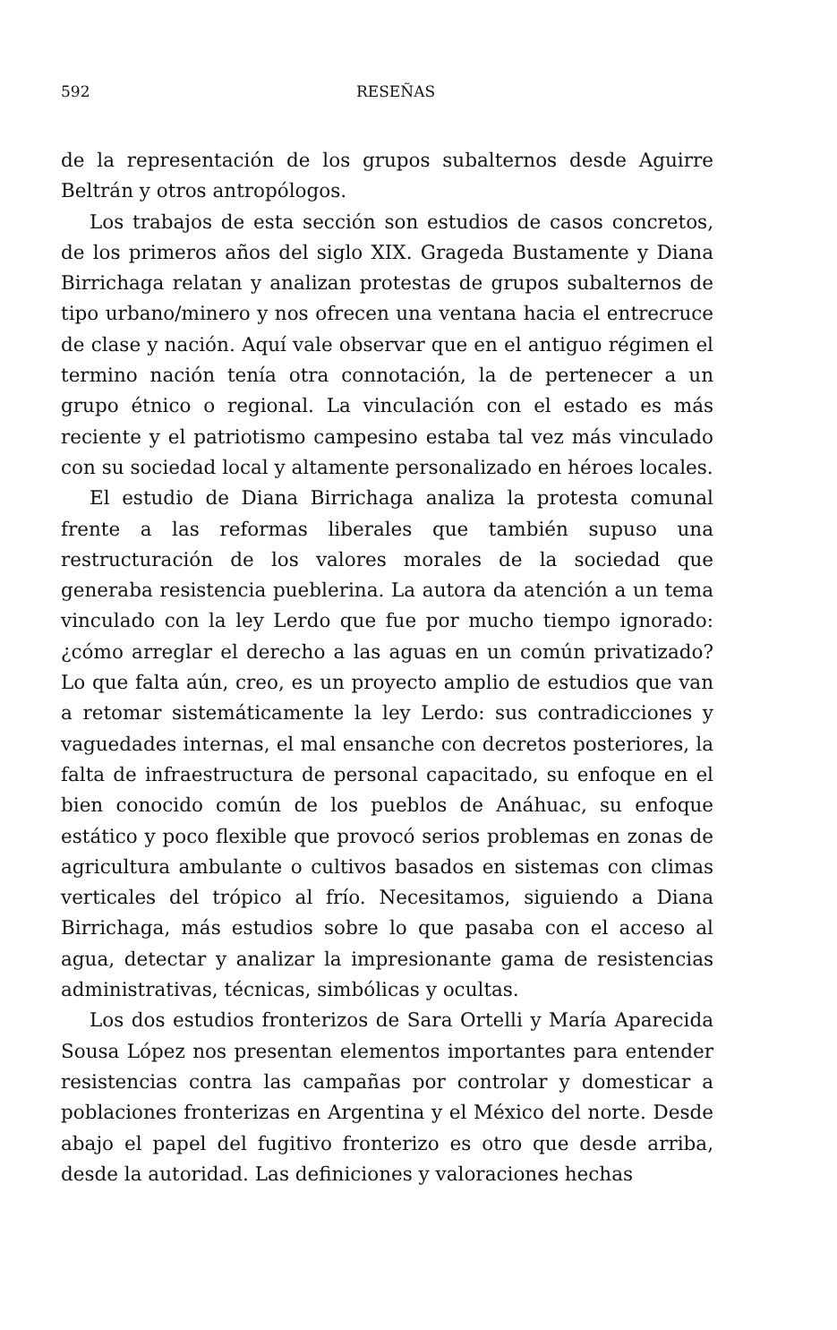592 RESEÑAS
de la representación de los grupos subalternos desde Aguirre Beltrán y otros antropólogos.
Los trabajos de esta sección son estudios de casos concretos, de los primeros años del siglo XIX. Grageda Bustamente y Diana Birrichaga relatan y analizan protestas de grupos subalternos de tipo urbano/minero y nos ofrecen una ventana hacia el entrecruce de clase y nación. Aquí vale observar que en el antiguo régimen el termino nación tenía otra connotación, la de pertenecer a un grupo étnico o regional. La vinculación con el estado es más reciente y el patriotismo campesino estaba tal vez más vinculado con su sociedad local y altamente personalizado en héroes locales.
El estudio de Diana Birrichaga analiza la protesta comunal frente a las reformas liberales que también supuso una restructuración de los valores morales de la sociedad que generaba resistencia pueblerina. La autora da atención a un tema vinculado con la ley Lerdo que fue por mucho tiempo ignorado: ¿cómo arreglar el derecho a las aguas en un común privatizado? Lo que falta aún, creo, es un proyecto amplio de estudios que van a retomar sistemáticamente la ley Lerdo: sus contradicciones y vaguedades internas, el mal ensanche con decretos posteriores, la falta de infraestructura de personal capacitado, su enfoque en el bien conocido común de los pueblos de Anáhuac, su enfoque estático y poco flexible que provocó serios problemas en zonas de agricultura ambulante o cultivos basados en sistemas con climas verticales del trópico al frío. Necesitamos, siguiendo a Diana Birrichaga, más estudios sobre lo que pasaba con el acceso al agua, detectar y analizar la impresionante gama de resistencias administrativas, técnicas, simbólicas y ocultas.
Los dos estudios fronterizos de Sara Ortelli y María Aparecida Sousa López nos presentan elementos importantes para entender resistencias contra las campañas por controlar y domesticar a poblaciones fronterizas en Argentina y el México del norte. Desde abajo el papel del fugitivo fronterizo es otro que desde arriba, desde la autoridad. Las definiciones y valoraciones hechas